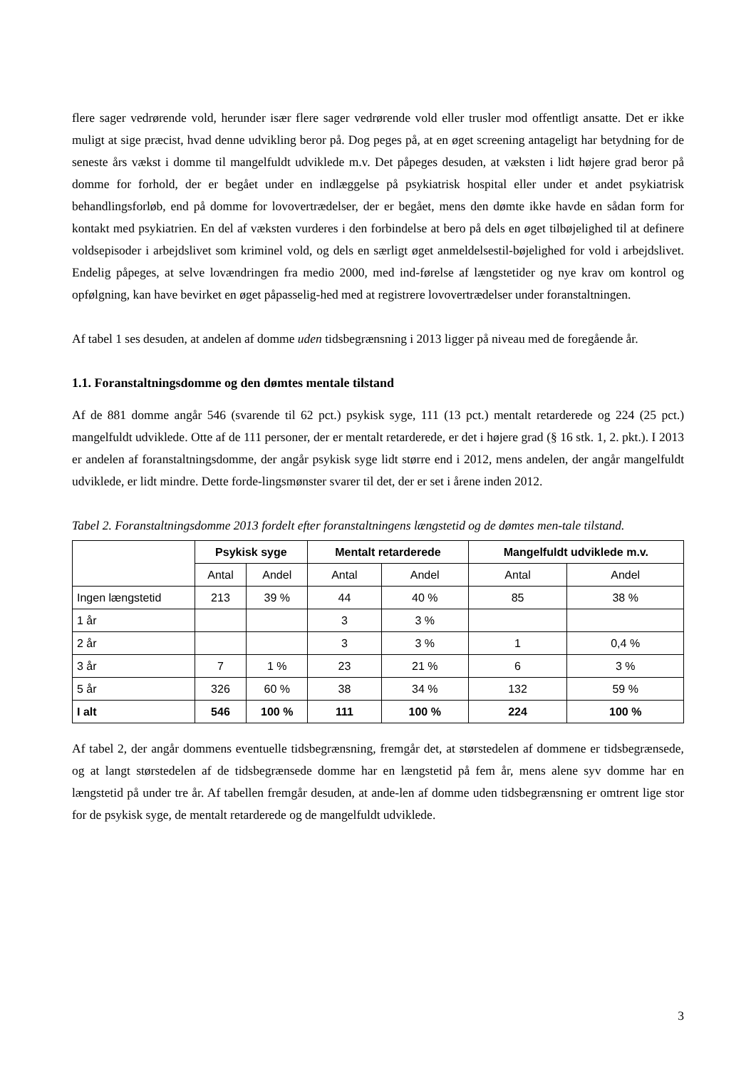flere sager vedrørende vold, herunder især flere sager vedrørende vold eller trusler mod offentligt ansatte. Det er ikke muligt at sige præcist, hvad denne udvikling beror på. Dog peges på, at en øget screening antageligt har betydning for de seneste års vækst i domme til mangelfuldt udviklede m.v. Det påpeges desuden, at væksten i lidt højere grad beror på domme for forhold, der er begået under en indlæggelse på psykiatrisk hospital eller under et andet psykiatrisk behandlingsforløb, end på domme for lovovertrædelser, der er begået, mens den dømte ikke havde en sådan form for kontakt med psykiatrien. En del af væksten vurderes i den forbindelse at bero på dels en øget tilbøjelighed til at definere voldsepisoder i arbejdslivet som kriminel vold, og dels en særligt øget anmeldelsestil-bøjelighed for vold i arbejdslivet. Endelig påpeges, at selve lovændringen fra medio 2000, med ind-førelse af længstetider og nye krav om kontrol og opfølgning, kan have bevirket en øget påpasselig-hed med at registrere lovovertrædelser under foranstaltningen.
Af tabel 1 ses desuden, at andelen af domme uden tidsbegrænsning i 2013 ligger på niveau med de foregående år.
1.1. Foranstaltningsdomme og den dømtes mentale tilstand
Af de 881 domme angår 546 (svarende til 62 pct.) psykisk syge, 111 (13 pct.) mentalt retarderede og 224 (25 pct.) mangelfuldt udviklede. Otte af de 111 personer, der er mentalt retarderede, er det i højere grad (§ 16 stk. 1, 2. pkt.). I 2013 er andelen af foranstaltningsdomme, der angår psykisk syge lidt større end i 2012, mens andelen, der angår mangelfuldt udviklede, er lidt mindre. Dette forde-lingsmønster svarer til det, der er set i årene inden 2012.
Tabel 2. Foranstaltningsdomme 2013 fordelt efter foranstaltningens længstetid og de dømtes men-tale tilstand.
| | Psykisk syge | | Mentalt retarderede | | Mangelfuldt udviklede m.v. | |
| --- | --- | --- | --- | --- | --- | --- |
| | Antal | Andel | Antal | Andel | Antal | Andel |
| Ingen længstetid | 213 | 39 % | 44 | 40 % | 85 | 38 % |
| 1 år | | | 3 | 3 % | | |
| 2 år | | | 3 | 3 % | 1 | 0,4 % |
| 3 år | 7 | 1 % | 23 | 21 % | 6 | 3 % |
| 5 år | 326 | 60 % | 38 | 34 % | 132 | 59 % |
| I alt | 546 | 100 % | 111 | 100 % | 224 | 100 % |
Af tabel 2, der angår dommens eventuelle tidsbegrænsning, fremgår det, at størstedelen af dommene er tidsbegrænsede, og at langt størstedelen af de tidsbegrænsede domme har en længstetid på fem år, mens alene syv domme har en længstetid på under tre år. Af tabellen fremgår desuden, at ande-len af domme uden tidsbegrænsning er omtrent lige stor for de psykisk syge, de mentalt retarderede og de mangelfuldt udviklede.
3